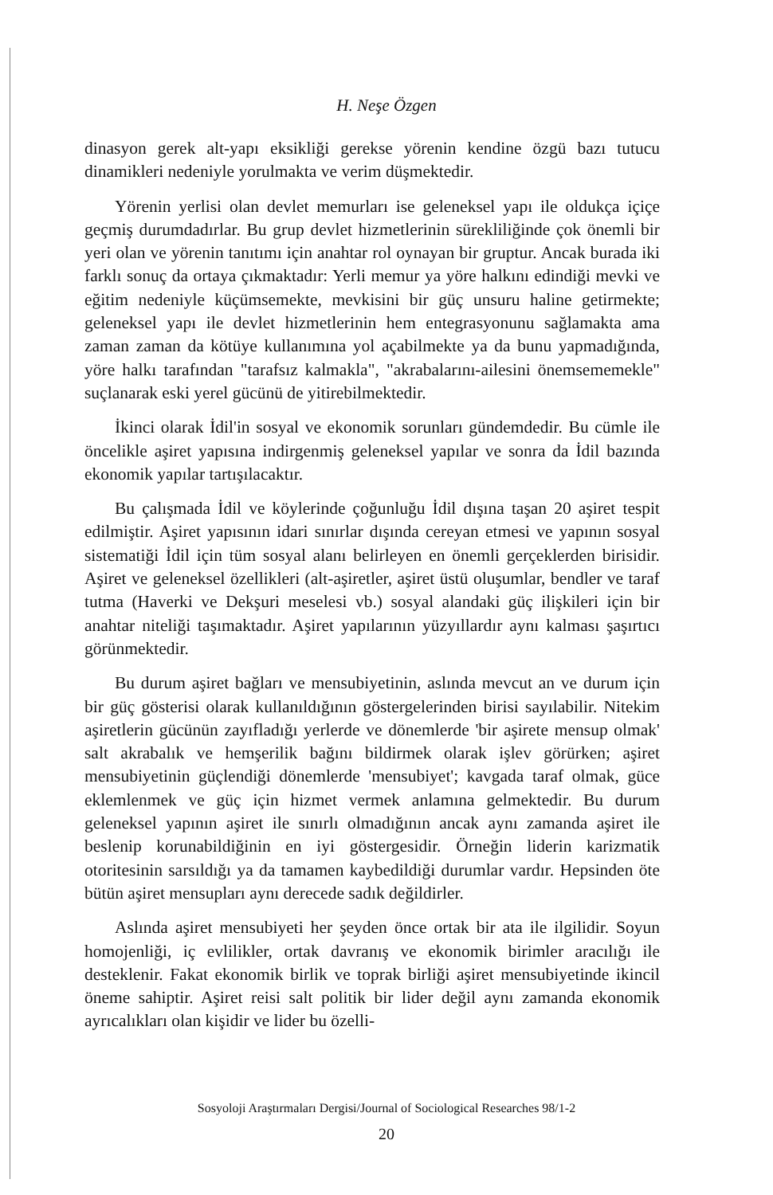H. Neşe Özgen
dinasyon gerek alt-yapı eksikliği gerekse yörenin kendine özgü bazı tutucu dinamikleri nedeniyle yorulmakta ve verim düşmektedir.
Yörenin yerlisi olan devlet memurları ise geleneksel yapı ile oldukça içiçe geçmiş durumdadırlar. Bu grup devlet hizmetlerinin sürekliliğinde çok önemli bir yeri olan ve yörenin tanıtımı için anahtar rol oynayan bir gruptur. Ancak burada iki farklı sonuç da ortaya çıkmaktadır: Yerli memur ya yöre halkını edindiği mevki ve eğitim nedeniyle küçümsemekte, mevkisini bir güç unsuru haline getirmekte; geleneksel yapı ile devlet hizmetlerinin hem entegrasyonunu sağlamakta ama zaman zaman da kötüye kullanımına yol açabilmekte ya da bunu yapmadığında, yöre halkı tarafından "tarafsız kalmakla", "akrabalarını-ailesini önemsememekle" suçlanarak eski yerel gücünü de yitirebilmektedir.
İkinci olarak İdil'in sosyal ve ekonomik sorunları gündemdedir. Bu cümle ile öncelikle aşiret yapısına indirgenmiş geleneksel yapılar ve sonra da İdil bazında ekonomik yapılar tartışılacaktır.
Bu çalışmada İdil ve köylerinde çoğunluğu İdil dışına taşan 20 aşiret tespit edilmiştir. Aşiret yapısının idari sınırlar dışında cereyan etmesi ve yapının sosyal sistematiği İdil için tüm sosyal alanı belirleyen en önemli gerçeklerden birisidir. Aşiret ve geleneksel özellikleri (alt-aşiretler, aşiret üstü oluşumlar, bendler ve taraf tutma (Haverki ve Dekşuri meselesi vb.) sosyal alandaki güç ilişkileri için bir anahtar niteliği taşımaktadır. Aşiret yapılarının yüzyıllardır aynı kalması şaşırtıcı görünmektedir.
Bu durum aşiret bağları ve mensubiyetinin, aslında mevcut an ve durum için bir güç gösterisi olarak kullanıldığının göstergelerinden birisi sayılabilir. Nitekim aşiretlerin gücünün zayıfladığı yerlerde ve dönemlerde 'bir aşirete mensup olmak' salt akrabalık ve hemşerilik bağını bildirmek olarak işlev görürken; aşiret mensubiyetinin güçlendiği dönemlerde 'mensubiyet'; kavgada taraf olmak, güce eklemlenmek ve güç için hizmet vermek anlamına gelmektedir. Bu durum geleneksel yapının aşiret ile sınırlı olmadığının ancak aynı zamanda aşiret ile beslenip korunabildiğinin en iyi göstergesidir. Örneğin liderin karizmatik otoritesinin sarsıldığı ya da tamamen kaybedildiği durumlar vardır. Hepsinden öte bütün aşiret mensupları aynı derecede sadık değildirler.
Aslında aşiret mensubiyeti her şeyden önce ortak bir ata ile ilgilidir. Soyun homojenliği, iç evlilikler, ortak davranış ve ekonomik birimler aracılığı ile desteklenir. Fakat ekonomik birlik ve toprak birliği aşiret mensubiyetinde ikincil öneme sahiptir. Aşiret reisi salt politik bir lider değil aynı zamanda ekonomik ayrıcalıkları olan kişidir ve lider bu özelli-
Sosyoloji Araştırmaları Dergisi/Journal of Sociological Researches 98/1-2
20